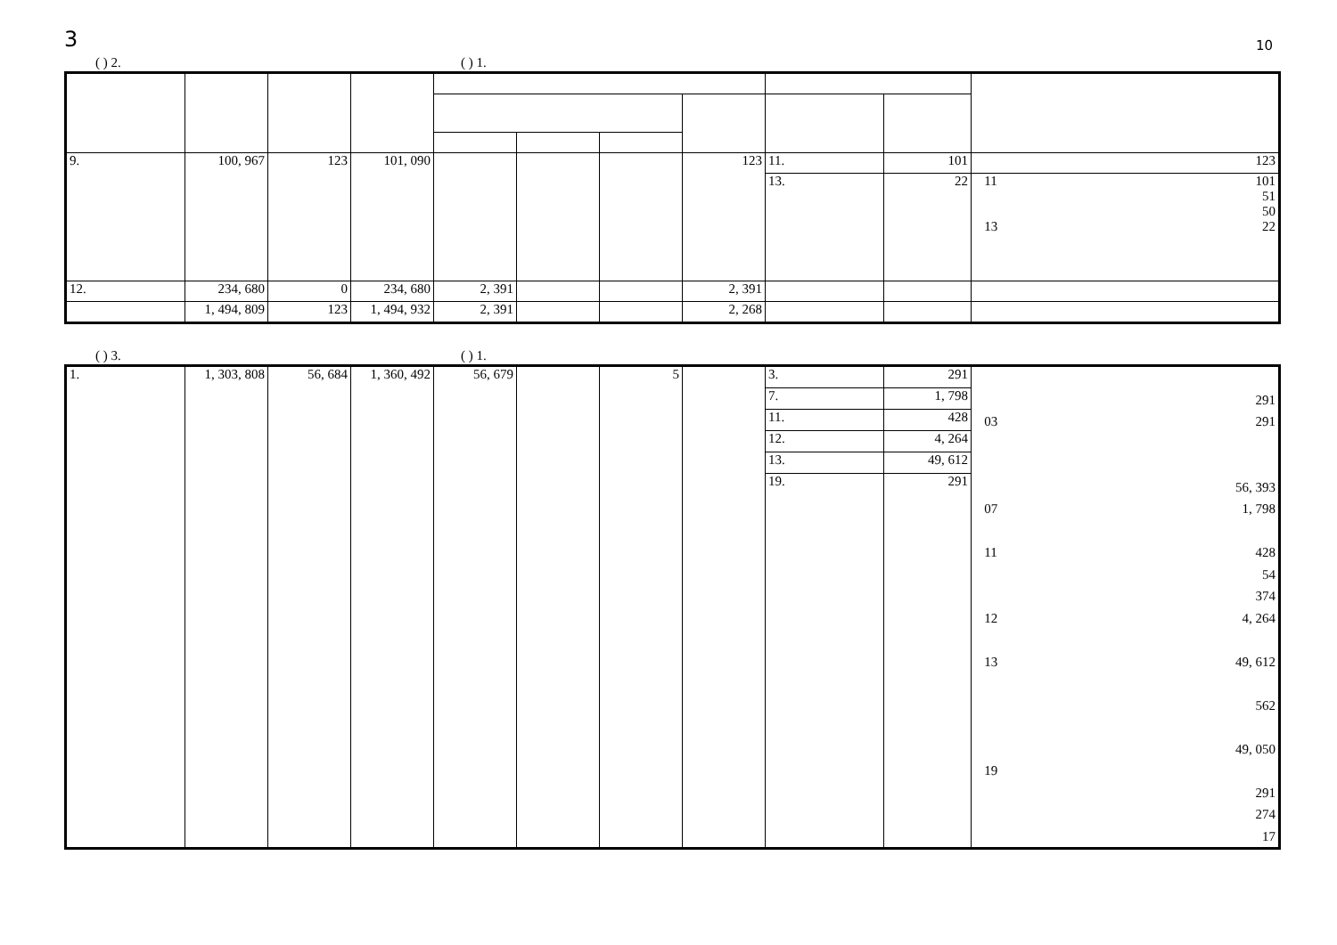3 10
( ) 2. ( ) 1.
| 9. | 100, 967 | 123 | 101, 090 | | | | 123 | 11. | 101 | 123 |
| | | | | | | | | 13. | 22 | 11 101 51 50 13 22 |
| 12. | 234, 680 | 0 | 234, 680 | 2, 391 | | | 2, 391 | | | |
| | 1, 494, 809 | 123 | 1, 494, 932 | 2, 391 | | | 2, 268 | | | |
( ) 3. ( ) 1.
| 1. | 1, 303, 808 | 56, 684 | 1, 360, 492 | 56, 679 | | 5 | | 3. | 291 | 291 03 291 56, 393 07 1, 798 11 428 54 374 12 4, 264 13 49, 612 562 49, 050 19 291 274 17 |
| | | | | | | | | 7. | 1, 798 | |
| | | | | | | | | 11. | 428 | |
| | | | | | | | | 12. | 4, 264 | |
| | | | | | | | | 13. | 49, 612 | |
| | | | | | | | | 19. | 291 | |